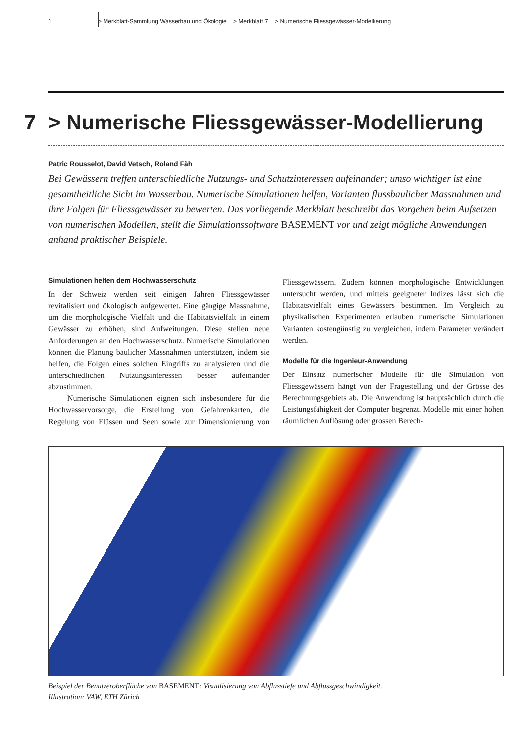1 > Merkblatt-Sammlung Wasserbau und Ökologie > Merkblatt 7 > Numerische Fliessgewässer-Modellierung
7 > Numerische Fliessgewässer-Modellierung
Patric Rousselot, David Vetsch, Roland Fäh
Bei Gewässern treffen unterschiedliche Nutzungs- und Schutzinteressen aufeinander; umso wichtiger ist eine gesamtheitliche Sicht im Wasserbau. Numerische Simulationen helfen, Varianten flussbaulicher Massnahmen und ihre Folgen für Fliessgewässer zu bewerten. Das vorliegende Merkblatt beschreibt das Vorgehen beim Aufsetzen von numerischen Modellen, stellt die Simulationssoftware BASEMENT vor und zeigt mögliche Anwendungen anhand praktischer Beispiele.
Simulationen helfen dem Hochwasserschutz
In der Schweiz werden seit einigen Jahren Fliessgewässer revitalisiert und ökologisch aufgewertet. Eine gängige Massnahme, um die morphologische Vielfalt und die Habitatsvielfalt in einem Gewässer zu erhöhen, sind Aufweitungen. Diese stellen neue Anforderungen an den Hochwasserschutz. Numerische Simulationen können die Planung baulicher Massnahmen unterstützen, indem sie helfen, die Folgen eines solchen Eingriffs zu analysieren und die unterschiedlichen Nutzungsinteressen besser aufeinander abzustimmen.
Numerische Simulationen eignen sich insbesondere für die Hochwasservorsorge, die Erstellung von Gefahrenkarten, die Regelung von Flüssen und Seen sowie zur Dimensionierung von Fliessgewässern. Zudem können morphologische Entwicklungen untersucht werden, und mittels geeigneter Indizes lässt sich die Habitatsvielfalt eines Gewässers bestimmen. Im Vergleich zu physikalischen Experimenten erlauben numerische Simulationen Varianten kostengünstig zu vergleichen, indem Parameter verändert werden.
Modelle für die Ingenieur-Anwendung
Der Einsatz numerischer Modelle für die Simulation von Fliessgewässern hängt von der Fragestellung und der Grösse des Berechnungsgebiets ab. Die Anwendung ist hauptsächlich durch die Leistungsfähigkeit der Computer begrenzt. Modelle mit einer hohen räumlichen Auflösung oder grossen Berech-
Beispiel der Benutzeroberfläche von BASEMENT: Visualisierung von Abflusstiefe und Abflussgeschwindigkeit.
Illustration: VAW, ETH Zürich